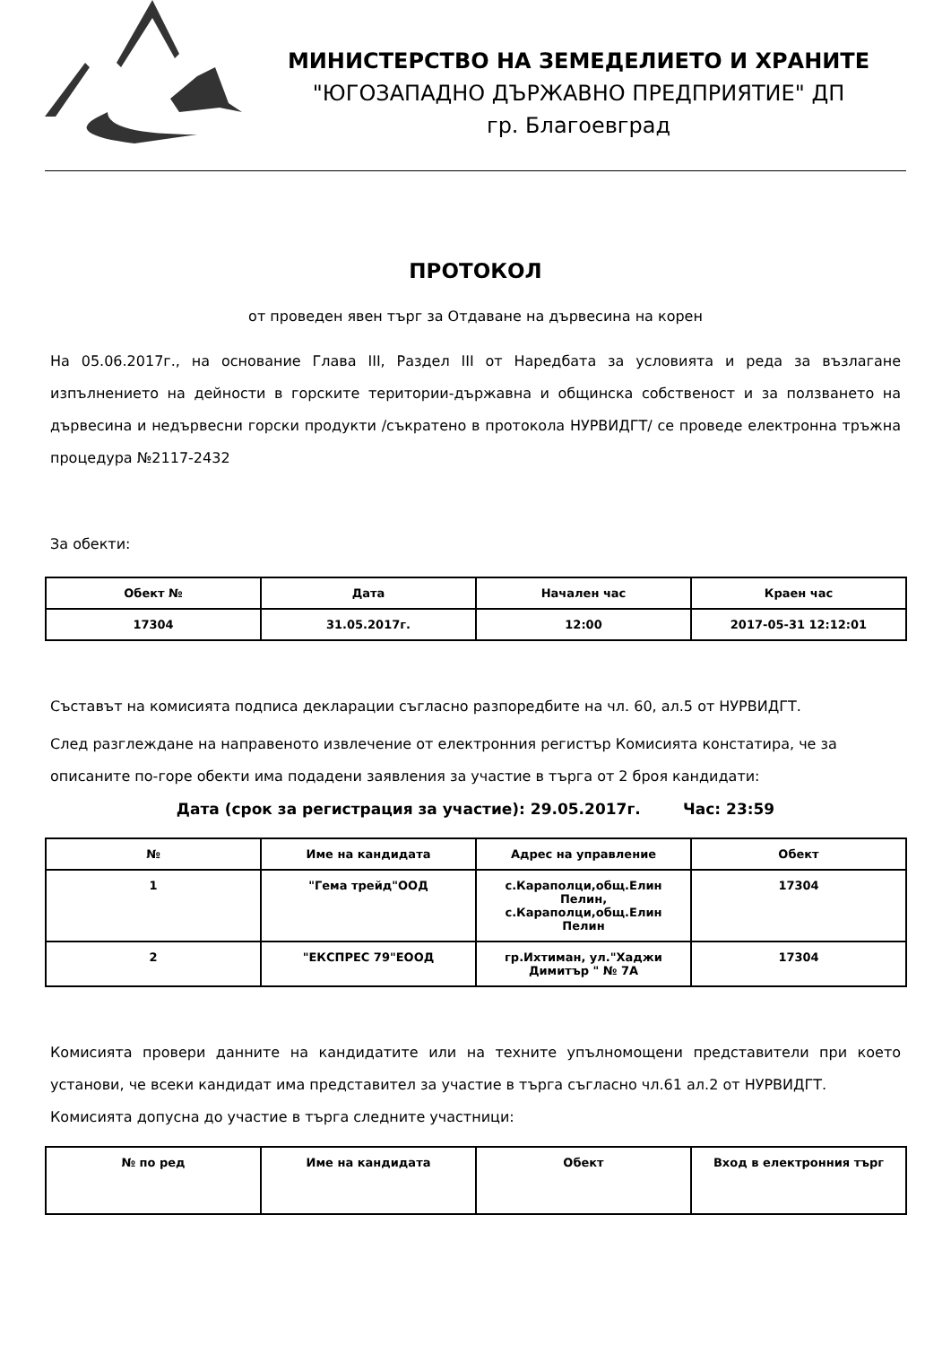МИНИСТЕРСТВО НА ЗЕМЕДЕЛИЕТО И ХРАНИТЕ
"ЮГОЗАПАДНО ДЪРЖАВНО ПРЕДПРИЯТИЕ" ДП
гр. Благоевград
ПРОТОКОЛ
от проведен явен търг за Отдаване на дървесина на корен
На 05.06.2017г., на основание Глава III, Раздел III от Наредбата за условията и реда за възлагане изпълнението на дейности в горските територии-държавна и общинска собственост и за ползването на дървесина и недървесни горски продукти /съкратено в протокола НУРВИДГТ/ се проведе електронна тръжна процедура №2117-2432
За обекти:
| Обект № | Дата | Начален час | Краен час |
| --- | --- | --- | --- |
| 17304 | 31.05.2017г. | 12:00 | 2017-05-31 12:12:01 |
Съставът на комисията подписа декларации съгласно разпоредбите на чл. 60, ал.5 от НУРВИДГТ.
След разглеждане на направеното извлечение от електронния регистър Комисията констатира, че за описаните по-горе обекти има подадени заявления за участие в търга от 2 броя кандидати:
Дата (срок за регистрация за участие): 29.05.2017г. Час: 23:59
| № | Име на кандидата | Адрес на управление | Обект |
| --- | --- | --- | --- |
| 1 | "Гема трейд"ООД | с.Караполци,общ.Елин Пелин, с.Караполци,общ.Елин Пелин | 17304 |
| 2 | "ЕКСПРЕС 79"ЕООД | гр.Ихтиман, ул."Хаджи Димитър " № 7А | 17304 |
Комисията провери данните на кандидатите или на техните упълномощени представители при което установи, че всеки кандидат има представител за участие в търга съгласно чл.61 ал.2 от НУРВИДГТ.
Комисията допусна до участие в търга следните участници:
| № по ред | Име на кандидата | Обект | Вход в електронния търг |
| --- | --- | --- | --- |